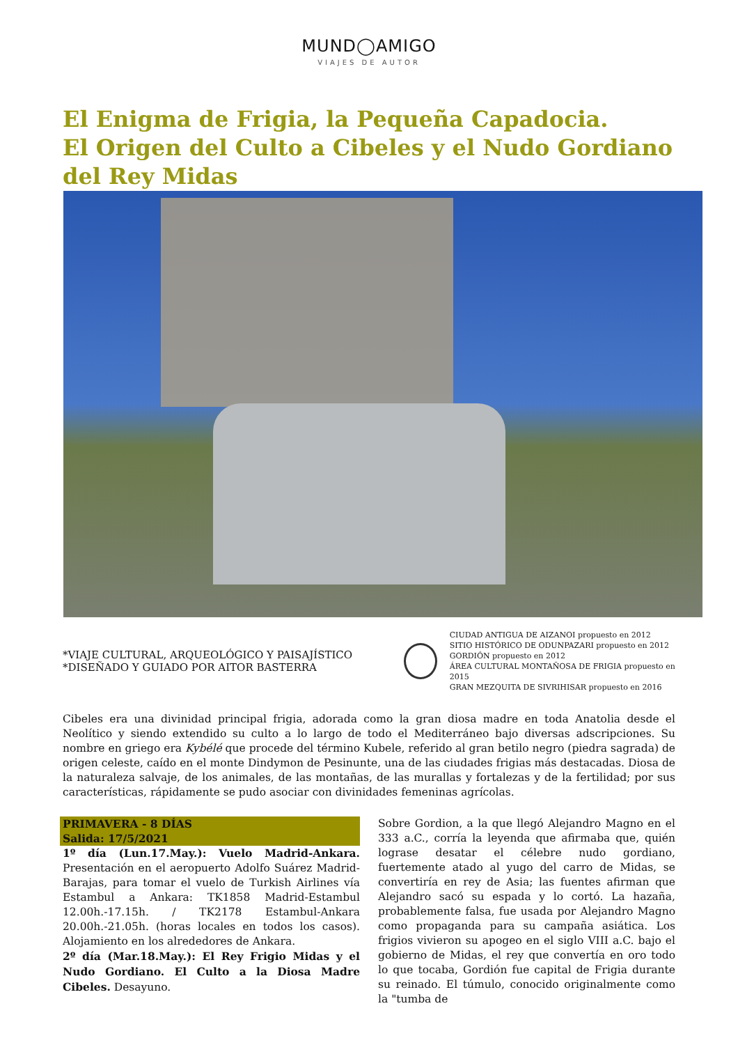MUND◯AMIGO
VIAJES DE AUTOR
El Enigma de Frigia, la Pequeña Capadocia.
El Origen del Culto a Cibeles y el Nudo Gordiano del Rey Midas
*VIAJE CULTURAL, ARQUEOLÓGICO Y PAISAJÍSTICO
*DISEÑADO Y GUIADO POR AITOR BASTERRA
CIUDAD ANTIGUA DE AIZANOI propuesto en 2012
SITIO HISTÓRICO DE ODUNPAZARI propuesto en 2012
GORDIÓN propuesto en 2012
ÁREA CULTURAL MONTAÑOSA DE FRIGIA propuesto en 2015
GRAN MEZQUITA DE SIVRIHISAR propuesto en 2016
Cibeles era una divinidad principal frigia, adorada como la gran diosa madre en toda Anatolia desde el Neolítico y siendo extendido su culto a lo largo de todo el Mediterráneo bajo diversas adscripciones. Su nombre en griego era Kybélé que procede del término Kubele, referido al gran betilo negro (piedra sagrada) de origen celeste, caído en el monte Dindymon de Pesinunte, una de las ciudades frigias más destacadas. Diosa de la naturaleza salvaje, de los animales, de las montañas, de las murallas y fortalezas y de la fertilidad; por sus características, rápidamente se pudo asociar con divinidades femeninas agrícolas.
PRIMAVERA - 8 DÍAS
Salida: 17/5/2021
1º día (Lun.17.May.): Vuelo Madrid-Ankara. Presentación en el aeropuerto Adolfo Suárez Madrid-Barajas, para tomar el vuelo de Turkish Airlines vía Estambul a Ankara: TK1858 Madrid-Estambul 12.00h.-17.15h. / TK2178 Estambul-Ankara 20.00h.-21.05h. (horas locales en todos los casos). Alojamiento en los alrededores de Ankara.
2º día (Mar.18.May.): El Rey Frigio Midas y el Nudo Gordiano. El Culto a la Diosa Madre Cibeles. Desayuno.
Sobre Gordion, a la que llegó Alejandro Magno en el 333 a.C., corría la leyenda que afirmaba que, quién lograse desatar el célebre nudo gordiano, fuertemente atado al yugo del carro de Midas, se convertiría en rey de Asia; las fuentes afirman que Alejandro sacó su espada y lo cortó. La hazaña, probablemente falsa, fue usada por Alejandro Magno como propaganda para su campaña asiática. Los frigios vivieron su apogeo en el siglo VIII a.C. bajo el gobierno de Midas, el rey que convertía en oro todo lo que tocaba, Gordión fue capital de Frigia durante su reinado. El túmulo, conocido originalmente como la "tumba de